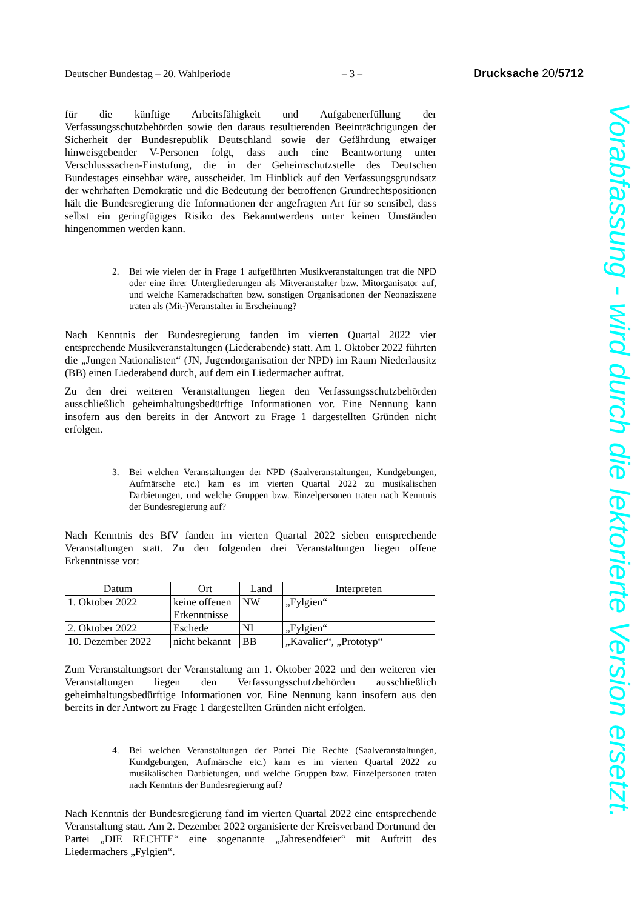Deutscher Bundestag – 20. Wahlperiode – 3 – Drucksache 20/5712
für die künftige Arbeitsfähigkeit und Aufgabenerfüllung der Verfassungsschutzbehörden sowie den daraus resultierenden Beeinträchtigungen der Sicherheit der Bundesrepublik Deutschland sowie der Gefährdung etwaiger hinweisgebender V-Personen folgt, dass auch eine Beantwortung unter Verschlusssachen-Einstufung, die in der Geheimschutzstelle des Deutschen Bundestages einsehbar wäre, ausscheidet. Im Hinblick auf den Verfassungsgrundsatz der wehrhaften Demokratie und die Bedeutung der betroffenen Grundrechtspositionen hält die Bundesregierung die Informationen der angefragten Art für so sensibel, dass selbst ein geringfügiges Risiko des Bekanntwerdens unter keinen Umständen hingenommen werden kann.
2. Bei wie vielen der in Frage 1 aufgeführten Musikveranstaltungen trat die NPD oder eine ihrer Untergliederungen als Mitveranstalter bzw. Mitorganisator auf, und welche Kameradschaften bzw. sonstigen Organisationen der Neonaziszene traten als (Mit-)Veranstalter in Erscheinung?
Nach Kenntnis der Bundesregierung fanden im vierten Quartal 2022 vier entsprechende Musikveranstaltungen (Liederabende) statt. Am 1. Oktober 2022 führten die „Jungen Nationalisten“ (JN, Jugendorganisation der NPD) im Raum Niederlausitz (BB) einen Liederabend durch, auf dem ein Liedermacher auftrat.
Zu den drei weiteren Veranstaltungen liegen den Verfassungsschutzbehörden ausschließlich geheimhaltungsbedürftige Informationen vor. Eine Nennung kann insofern aus den bereits in der Antwort zu Frage 1 dargestellten Gründen nicht erfolgen.
3. Bei welchen Veranstaltungen der NPD (Saalveranstaltungen, Kundgebungen, Aufmärsche etc.) kam es im vierten Quartal 2022 zu musikalischen Darbietungen, und welche Gruppen bzw. Einzelpersonen traten nach Kenntnis der Bundesregierung auf?
Nach Kenntnis des BfV fanden im vierten Quartal 2022 sieben entsprechende Veranstaltungen statt. Zu den folgenden drei Veranstaltungen liegen offene Erkenntnisse vor:
| Datum | Ort | Land | Interpreten |
| --- | --- | --- | --- |
| 1. Oktober 2022 | keine offenen Erkenntnisse | NW | „Fylgien“ |
| 2. Oktober 2022 | Eschede | NI | „Fylgien“ |
| 10. Dezember 2022 | nicht bekannt | BB | „Kavalier“, „Prototyp“ |
Zum Veranstaltungsort der Veranstaltung am 1. Oktober 2022 und den weiteren vier Veranstaltungen liegen den Verfassungsschutzbehörden ausschließlich geheimhaltungsbedürftige Informationen vor. Eine Nennung kann insofern aus den bereits in der Antwort zu Frage 1 dargestellten Gründen nicht erfolgen.
4. Bei welchen Veranstaltungen der Partei Die Rechte (Saalveranstaltungen, Kundgebungen, Aufmärsche etc.) kam es im vierten Quartal 2022 zu musikalischen Darbietungen, und welche Gruppen bzw. Einzelpersonen traten nach Kenntnis der Bundesregierung auf?
Nach Kenntnis der Bundesregierung fand im vierten Quartal 2022 eine entsprechende Veranstaltung statt. Am 2. Dezember 2022 organisierte der Kreisverband Dortmund der Partei „DIE RECHTE“ eine sogenannte „Jahresendfeier“ mit Auftritt des Liedermachers „Fylgien“.
Vorabfassung - wird durch die lektorierte Version ersetzt.